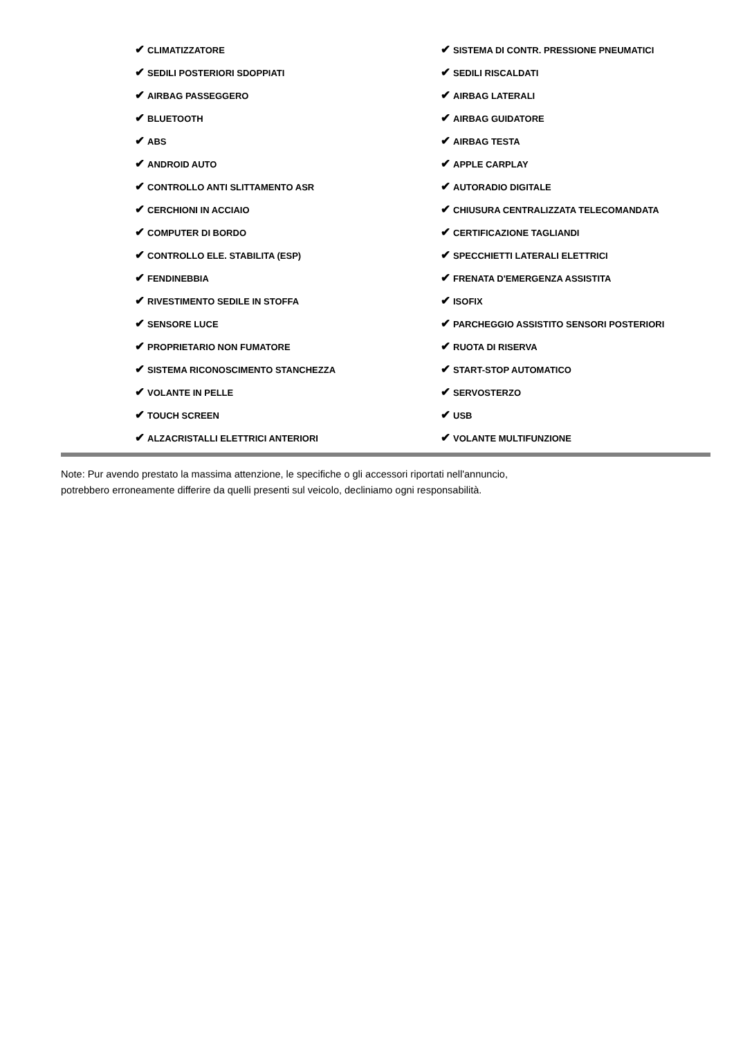| ✔ CLIMATIZZATORE | ✔ SISTEMA DI CONTR. PRESSIONE PNEUMATICI |
| ✔ SEDILI POSTERIORI SDOPPIATI | ✔ SEDILI RISCALDATI |
| ✔ AIRBAG PASSEGGERO | ✔ AIRBAG LATERALI |
| ✔ BLUETOOTH | ✔ AIRBAG GUIDATORE |
| ✔ ABS | ✔ AIRBAG TESTA |
| ✔ ANDROID AUTO | ✔ APPLE CARPLAY |
| ✔ CONTROLLO ANTI SLITTAMENTO ASR | ✔ AUTORADIO DIGITALE |
| ✔ CERCHIONI IN ACCIAIO | ✔ CHIUSURA CENTRALIZZATA TELECOMANDATA |
| ✔ COMPUTER DI BORDO | ✔ CERTIFICAZIONE TAGLIANDI |
| ✔ CONTROLLO ELE. STABILITA (ESP) | ✔ SPECCHIETTI LATERALI ELETTRICI |
| ✔ FENDINEBBIA | ✔ FRENATA D'EMERGENZA ASSISTITA |
| ✔ RIVESTIMENTO SEDILE IN STOFFA | ✔ ISOFIX |
| ✔ SENSORE LUCE | ✔ PARCHEGGIO ASSISTITO SENSORI POSTERIORI |
| ✔ PROPRIETARIO NON FUMATORE | ✔ RUOTA DI RISERVA |
| ✔ SISTEMA RICONOSCIMENTO STANCHEZZA | ✔ START-STOP AUTOMATICO |
| ✔ VOLANTE IN PELLE | ✔ SERVOSTERZO |
| ✔ TOUCH SCREEN | ✔ USB |
| ✔ ALZACRISTALLI ELETTRICI ANTERIORI | ✔ VOLANTE MULTIFUNZIONE |
Note: Pur avendo prestato la massima attenzione, le specifiche o gli accessori riportati nell'annuncio,
potrebbero erroneamente differire da quelli presenti sul veicolo, decliniamo ogni responsabilità.